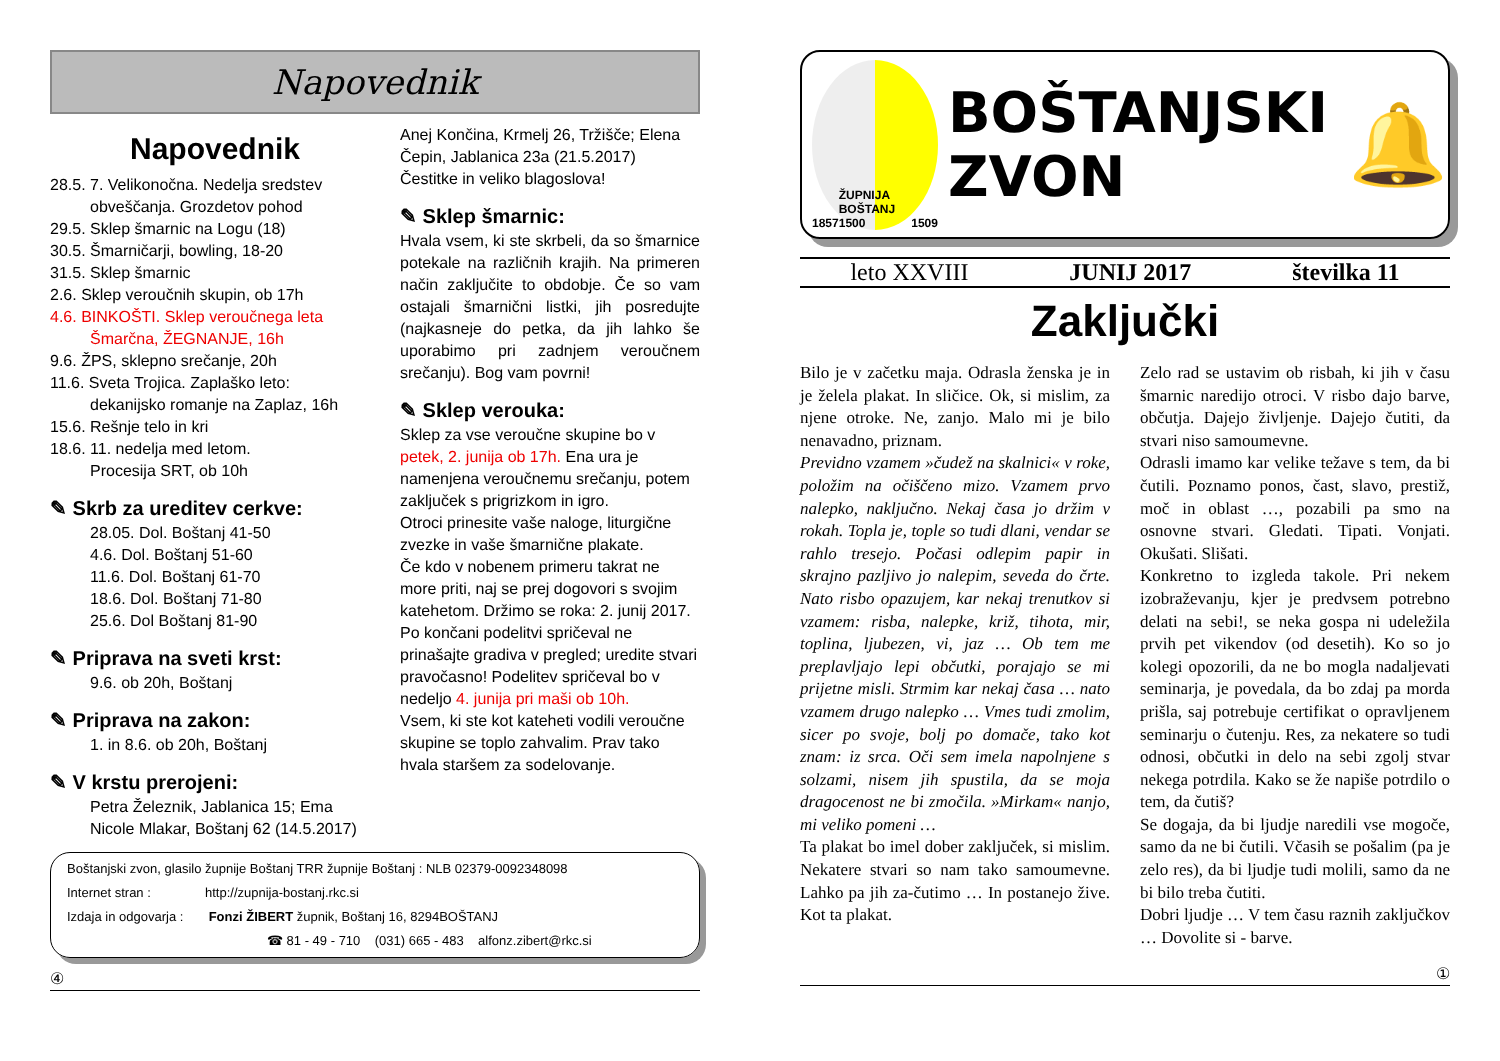Napovednik
Napovednik
28.5. 7. Velikonočna. Nedelja sredstev
obveščanja. Grozdetov pohod
29.5. Sklep šmarnic na Logu (18)
30.5. Šmarničarji, bowling, 18-20
31.5. Sklep šmarnic
2.6. Sklep veroučnih skupin, ob 17h
4.6. BINKOŠTI. Sklep veroučnega leta
Šmarčna, ŽEGNANJE, 16h
9.6. ŽPS, sklepno srečanje, 20h
11.6. Sveta Trojica. Zaplaško leto:
dekanijsko romanje na Zaplaz, 16h
15.6. Rešnje telo in kri
18.6. 11. nedelja med letom.
Procesija SRT, ob 10h
✎ Skrb za ureditev cerkve:
28.05. Dol. Boštanj 41-50
4.6. Dol. Boštanj 51-60
11.6. Dol. Boštanj 61-70
18.6. Dol. Boštanj 71-80
25.6. Dol Boštanj 81-90
✎ Priprava na sveti krst:
9.6. ob 20h, Boštanj
✎ Priprava na zakon:
1. in 8.6. ob 20h, Boštanj
✎ V krstu prerojeni:
Petra Železnik, Jablanica 15; Ema Nicole Mlakar, Boštanj 62 (14.5.2017)
Anej Končina, Krmelj 26, Tržišče; Elena Čepin, Jablanica 23a (21.5.2017)
Čestitke in veliko blagoslova!
✎ Sklep šmarnic:
Hvala vsem, ki ste skrbeli, da so šmarnice potekale na različnih krajih. Na primeren način zaključite to obdobje. Če so vam ostajali šmarnični listki, jih posredujte (najkasneje do petka, da jih lahko še uporabimo pri zadnjem veroučnem srečanju). Bog vam povrni!
✎ Sklep verouka:
Sklep za vse veroučne skupine bo v petek, 2. junija ob 17h. Ena ura je namenjena veroučnemu srečanju, potem zaključek s prigrizkom in igro.
Otroci prinesite vaše naloge, liturgične zvezke in vaše šmarnične plakate.
Če kdo v nobenem primeru takrat ne more priti, naj se prej dogovori s svojim katehetom. Držimo se roka: 2. junij 2017. Po končani podelitvi spričeval ne prinašajte gradiva v pregled; uredite stvari pravočasno! Podelitev spričeval bo v nedeljo 4. junija pri maši ob 10h.
Vsem, ki ste kot kateheti vodili veroučne skupine se toplo zahvalim. Prav tako hvala staršem za sodelovanje.
Boštanjski zvon, glasilo župnije Boštanj TRR župnije Boštanj : NLB 02379-0092348098
Internet stran : http://zupnija-bostanj.rkc.si
Izdaja in odgovarja : Fonzi ŽIBERT župnik, Boštanj 16, 8294BOŠTANJ
☎ 81 - 49 - 710 (031) 665 - 483 alfonz.zibert@rkc.si
④
1857 ŽUPNIJA BOŠTANJ 1500 1509
BOŠTANJSKI
ZVON
🔔
leto XXVIII JUNIJ 2017 številka 11
Zaključki
Bilo je v začetku maja. Odrasla ženska je in je želela plakat. In sličice. Ok, si mislim, za njene otroke. Ne, zanjo. Malo mi je bilo nenavadno, priznam.
Previdno vzamem »čudež na skalnici« v roke, položim na očiščeno mizo. Vzamem prvo nalepko, naključno. Nekaj časa jo držim v rokah. Topla je, tople so tudi dlani, vendar se rahlo tresejo. Počasi odlepim papir in skrajno pazljivo jo nalepim, seveda do črte. Nato risbo opazujem, kar nekaj trenutkov si vzamem: risba, nalepke, križ, tihota, mir, toplina, ljubezen, vi, jaz … Ob tem me preplavljajo lepi občutki, porajajo se mi prijetne misli. Strmim kar nekaj časa … nato vzamem drugo nalepko … Vmes tudi zmolim, sicer po svoje, bolj po domače, tako kot znam: iz srca. Oči sem imela napolnjene s solzami, nisem jih spustila, da se moja dragocenost ne bi zmočila. »Mirkam« nanjo, mi veliko pomeni …
Ta plakat bo imel dober zaključek, si mislim. Nekatere stvari so nam tako samoumevne. Lahko pa jih za-čutimo … In postanejo žive. Kot ta plakat.
Zelo rad se ustavim ob risbah, ki jih v času šmarnic naredijo otroci. V risbo dajo barve, občutja. Dajejo življenje. Dajejo čutiti, da stvari niso samoumevne.
Odrasli imamo kar velike težave s tem, da bi čutili. Poznamo ponos, čast, slavo, prestiž, moč in oblast …, pozabili pa smo na osnovne stvari. Gledati. Tipati. Vonjati. Okušati. Slišati.
Konkretno to izgleda takole. Pri nekem izobraževanju, kjer je predvsem potrebno delati na sebi!, se neka gospa ni udeležila prvih pet vikendov (od desetih). Ko so jo kolegi opozorili, da ne bo mogla nadaljevati seminarja, je povedala, da bo zdaj pa morda prišla, saj potrebuje certifikat o opravljenem seminarju o čutenju. Res, za nekatere so tudi odnosi, občutki in delo na sebi zgolj stvar nekega potrdila. Kako se že napiše potrdilo o tem, da čutiš?
Se dogaja, da bi ljudje naredili vse mogoče, samo da ne bi čutili. Včasih se pošalim (pa je zelo res), da bi ljudje tudi molili, samo da ne bi bilo treba čutiti.
Dobri ljudje … V tem času raznih zaključkov … Dovolite si - barve.
①